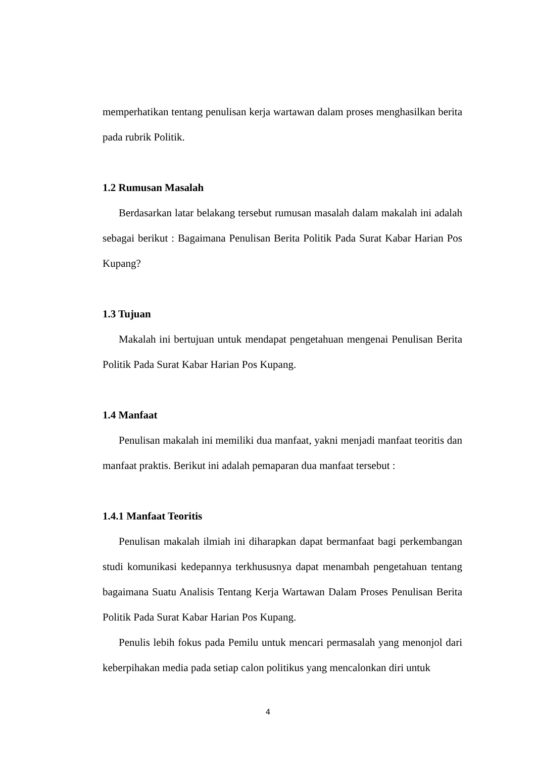memperhatikan tentang penulisan kerja wartawan dalam proses menghasilkan berita pada rubrik Politik.
1.2 Rumusan Masalah
Berdasarkan latar belakang tersebut rumusan masalah dalam makalah ini adalah sebagai berikut : Bagaimana Penulisan Berita Politik Pada Surat Kabar Harian Pos Kupang?
1.3 Tujuan
Makalah ini bertujuan untuk mendapat pengetahuan mengenai Penulisan Berita Politik Pada Surat Kabar Harian Pos Kupang.
1.4 Manfaat
Penulisan makalah ini memiliki dua manfaat, yakni menjadi manfaat teoritis dan manfaat praktis. Berikut ini adalah pemaparan dua manfaat tersebut :
1.4.1 Manfaat Teoritis
Penulisan makalah ilmiah ini diharapkan dapat bermanfaat bagi perkembangan studi komunikasi kedepannya terkhususnya dapat menambah pengetahuan tentang bagaimana Suatu Analisis Tentang Kerja Wartawan Dalam Proses Penulisan Berita Politik Pada Surat Kabar Harian Pos Kupang.
Penulis lebih fokus pada Pemilu untuk mencari permasalah yang menonjol dari keberpihakan media pada setiap calon politikus yang mencalonkan diri untuk
4